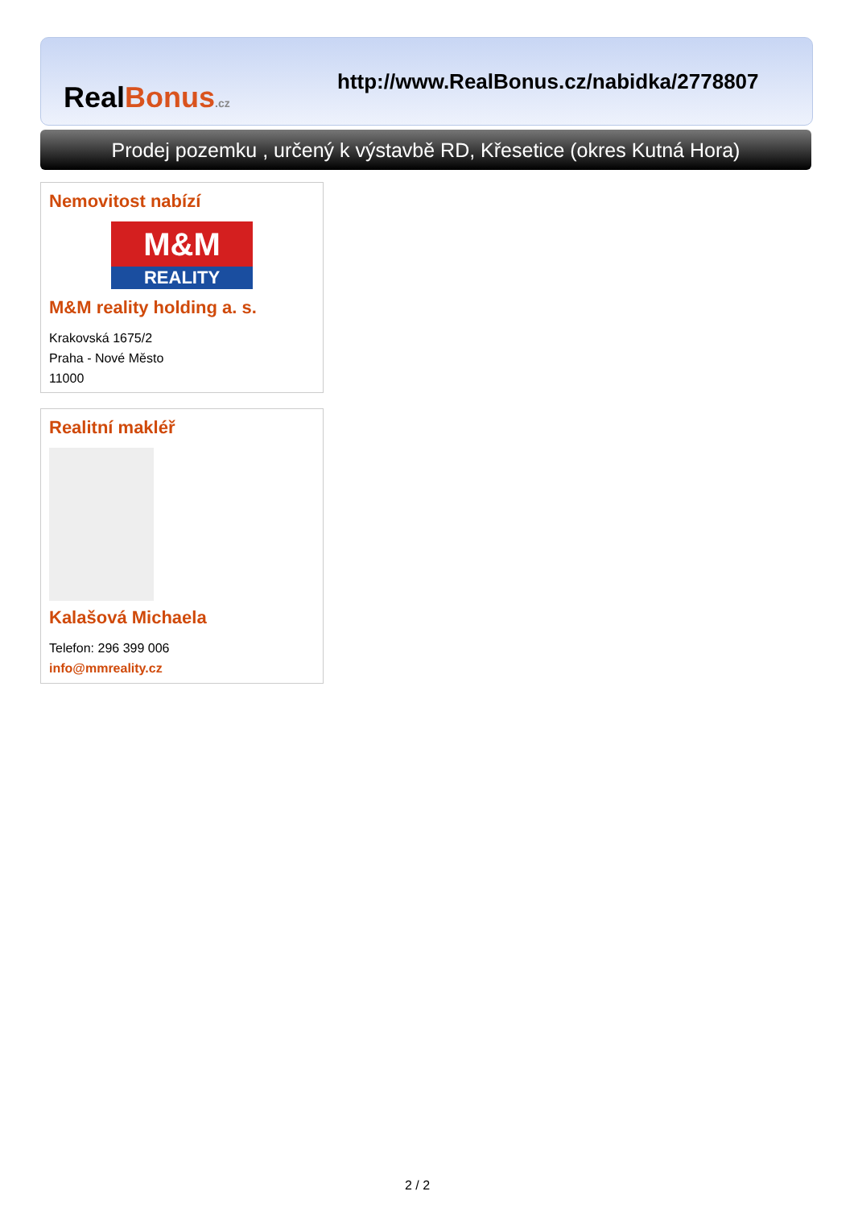RealBonus.cz
http://www.RealBonus.cz/nabidka/2778807
Prodej pozemku , určený k výstavbě RD, Křesetice (okres Kutná Hora)
Nemovitost nabízí
M&M
REALITY
M&M reality holding a. s.
Krakovská 1675/2
Praha - Nové Město
11000
Realitní makléř
Kalašová Michaela
Telefon: 296 399 006
info@mmreality.cz
2 / 2